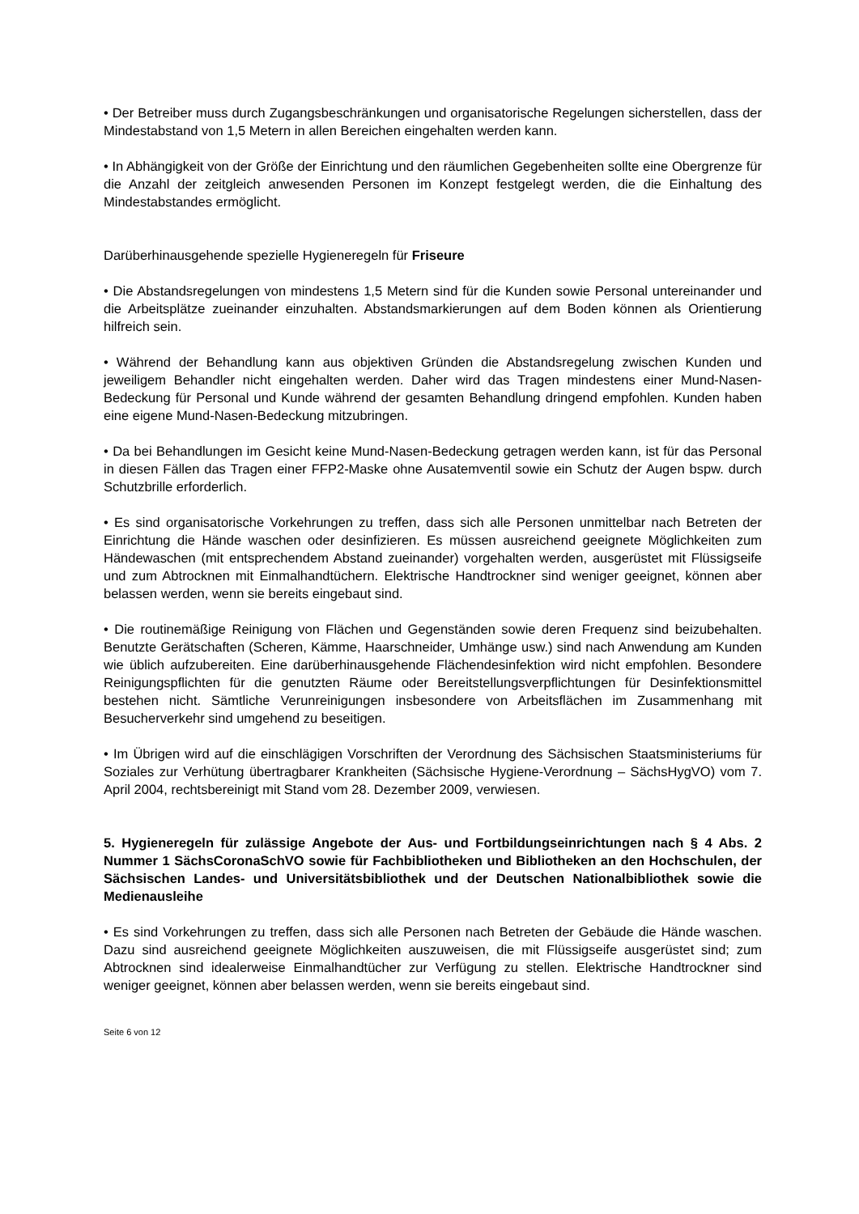• Der Betreiber muss durch Zugangsbeschränkungen und organisatorische Regelungen sicherstellen, dass der Mindestabstand von 1,5 Metern in allen Bereichen eingehalten werden kann.
• In Abhängigkeit von der Größe der Einrichtung und den räumlichen Gegebenheiten sollte eine Obergrenze für die Anzahl der zeitgleich anwesenden Personen im Konzept festgelegt werden, die die Einhaltung des Mindestabstandes ermöglicht.
Darüberhinausgehende spezielle Hygieneregeln für Friseure
• Die Abstandsregelungen von mindestens 1,5 Metern sind für die Kunden sowie Personal untereinander und die Arbeitsplätze zueinander einzuhalten. Abstandsmarkierungen auf dem Boden können als Orientierung hilfreich sein.
• Während der Behandlung kann aus objektiven Gründen die Abstandsregelung zwischen Kunden und jeweiligem Behandler nicht eingehalten werden. Daher wird das Tragen mindestens einer Mund-Nasen-Bedeckung für Personal und Kunde während der gesamten Behandlung dringend empfohlen. Kunden haben eine eigene Mund-Nasen-Bedeckung mitzubringen.
• Da bei Behandlungen im Gesicht keine Mund-Nasen-Bedeckung getragen werden kann, ist für das Personal in diesen Fällen das Tragen einer FFP2-Maske ohne Ausatemventil sowie ein Schutz der Augen bspw. durch Schutzbrille erforderlich.
• Es sind organisatorische Vorkehrungen zu treffen, dass sich alle Personen unmittelbar nach Betreten der Einrichtung die Hände waschen oder desinfizieren. Es müssen ausreichend geeignete Möglichkeiten zum Händewaschen (mit entsprechendem Abstand zueinander) vorgehalten werden, ausgerüstet mit Flüssigseife und zum Abtrocknen mit Einmalhandtüchern. Elektrische Handtrockner sind weniger geeignet, können aber belassen werden, wenn sie bereits eingebaut sind.
• Die routinemäßige Reinigung von Flächen und Gegenständen sowie deren Frequenz sind beizubehalten. Benutzte Gerätschaften (Scheren, Kämme, Haarschneider, Umhänge usw.) sind nach Anwendung am Kunden wie üblich aufzubereiten. Eine darüberhinausgehende Flächendesinfektion wird nicht empfohlen. Besondere Reinigungspflichten für die genutzten Räume oder Bereitstellungsverpflichtungen für Desinfektionsmittel bestehen nicht. Sämtliche Verunreinigungen insbesondere von Arbeitsflächen im Zusammenhang mit Besucherverkehr sind umgehend zu beseitigen.
• Im Übrigen wird auf die einschlägigen Vorschriften der Verordnung des Sächsischen Staatsministeriums für Soziales zur Verhütung übertragbarer Krankheiten (Sächsische Hygiene-Verordnung – SächsHygVO) vom 7. April 2004, rechtsbereinigt mit Stand vom 28. Dezember 2009, verwiesen.
5. Hygieneregeln für zulässige Angebote der Aus- und Fortbildungseinrichtungen nach § 4 Abs. 2 Nummer 1 SächsCoronaSchVO sowie für Fachbibliotheken und Bibliotheken an den Hochschulen, der Sächsischen Landes- und Universitätsbibliothek und der Deutschen Nationalbibliothek sowie die Medienausleihe
• Es sind Vorkehrungen zu treffen, dass sich alle Personen nach Betreten der Gebäude die Hände waschen. Dazu sind ausreichend geeignete Möglichkeiten auszuweisen, die mit Flüssigseife ausgerüstet sind; zum Abtrocknen sind idealerweise Einmalhandtücher zur Verfügung zu stellen. Elektrische Handtrockner sind weniger geeignet, können aber belassen werden, wenn sie bereits eingebaut sind.
Seite 6 von 12